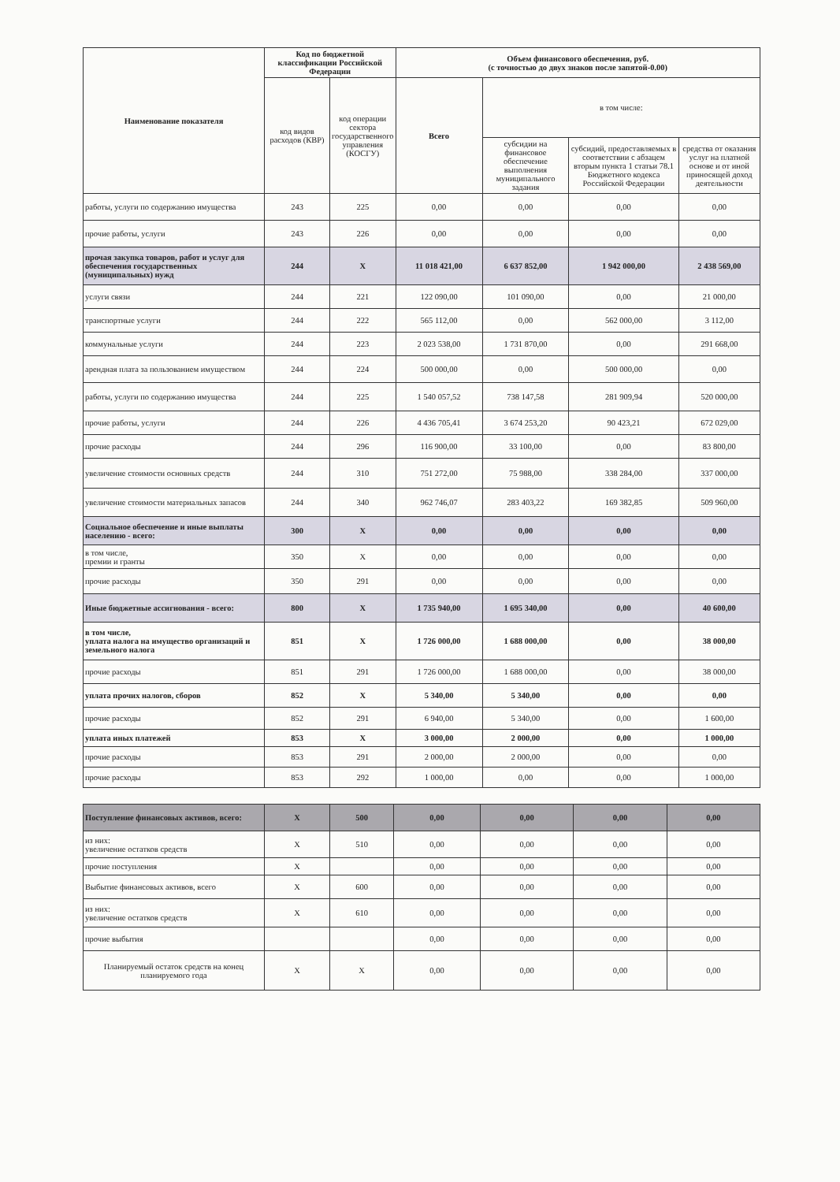| Наименование показателя | Код по бюджетной классификации Российской Федерации | | Объем финансового обеспечения, руб. (с точностью до двух знаков после запятой-0.00) | | | |
| --- | --- | --- | --- | --- | --- | --- |
| | код видов расходов (КВР) | код операции сектора государственного управления (КОСГУ) | Всего | в том числе: | | |
| | | | | субсидии на финансовое обеспечение выполнения муниципального задания | субсидий, предоставляемых в соответствии с абзацем вторым пункта 1 статьи 78.1 Бюджетного кодекса Российской Федерации | средства от оказания услуг на платной основе и от иной приносящей доход деятельности |
| работы, услуги по содержанию имущества | 243 | 225 | 0,00 | 0,00 | 0,00 | 0,00 |
| прочие работы, услуги | 243 | 226 | 0,00 | 0,00 | 0,00 | 0,00 |
| прочая закупка товаров, работ и услуг для обеспечения государственных (муниципальных) нужд | 244 | X | 11 018 421,00 | 6 637 852,00 | 1 942 000,00 | 2 438 569,00 |
| услуги связи | 244 | 221 | 122 090,00 | 101 090,00 | 0,00 | 21 000,00 |
| транспортные услуги | 244 | 222 | 565 112,00 | 0,00 | 562 000,00 | 3 112,00 |
| коммунальные услуги | 244 | 223 | 2 023 538,00 | 1 731 870,00 | 0,00 | 291 668,00 |
| арендная плата за пользованием имуществом | 244 | 224 | 500 000,00 | 0,00 | 500 000,00 | 0,00 |
| работы, услуги по содержанию имущества | 244 | 225 | 1 540 057,52 | 738 147,58 | 281 909,94 | 520 000,00 |
| прочие работы, услуги | 244 | 226 | 4 436 705,41 | 3 674 253,20 | 90 423,21 | 672 029,00 |
| прочие расходы | 244 | 296 | 116 900,00 | 33 100,00 | 0,00 | 83 800,00 |
| увеличение стоимости основных средств | 244 | 310 | 751 272,00 | 75 988,00 | 338 284,00 | 337 000,00 |
| увеличение стоимости материальных запасов | 244 | 340 | 962 746,07 | 283 403,22 | 169 382,85 | 509 960,00 |
| Социальное обеспечение и иные выплаты населению - всего: | 300 | X | 0,00 | 0,00 | 0,00 | 0,00 |
| в том числе, премии и гранты | 350 | X | 0,00 | 0,00 | 0,00 | 0,00 |
| прочие расходы | 350 | 291 | 0,00 | 0,00 | 0,00 | 0,00 |
| Иные бюджетные ассигнования - всего: | 800 | X | 1 735 940,00 | 1 695 340,00 | 0,00 | 40 600,00 |
| в том числе, уплата налога на имущество организаций и земельного налога | 851 | X | 1 726 000,00 | 1 688 000,00 | 0,00 | 38 000,00 |
| прочие расходы | 851 | 291 | 1 726 000,00 | 1 688 000,00 | 0,00 | 38 000,00 |
| уплата прочих налогов, сборов | 852 | X | 5 340,00 | 5 340,00 | 0,00 | 0,00 |
| прочие расходы | 852 | 291 | 6 940,00 | 5 340,00 | 0,00 | 1 600,00 |
| уплата иных платежей | 853 | X | 3 000,00 | 2 000,00 | 0,00 | 1 000,00 |
| прочие расходы | 853 | 291 | 2 000,00 | 2 000,00 | 0,00 | 0,00 |
| прочие расходы | 853 | 292 | 1 000,00 | 0,00 | 0,00 | 1 000,00 |
| Поступление финансовых активов, всего: | X | 500 | 0,00 | 0,00 | 0,00 | 0,00 |
| из них: увеличение остатков средств | X | 510 | 0,00 | 0,00 | 0,00 | 0,00 |
| прочие поступления | X | | 0,00 | 0,00 | 0,00 | 0,00 |
| Выбытие финансовых активов, всего | X | 600 | 0,00 | 0,00 | 0,00 | 0,00 |
| из них: увеличение остатков средств | X | 610 | 0,00 | 0,00 | 0,00 | 0,00 |
| прочие выбытия | | | 0,00 | 0,00 | 0,00 | 0,00 |
| Планируемый остаток средств на конец планируемого года | X | X | 0,00 | 0,00 | 0,00 | 0,00 |